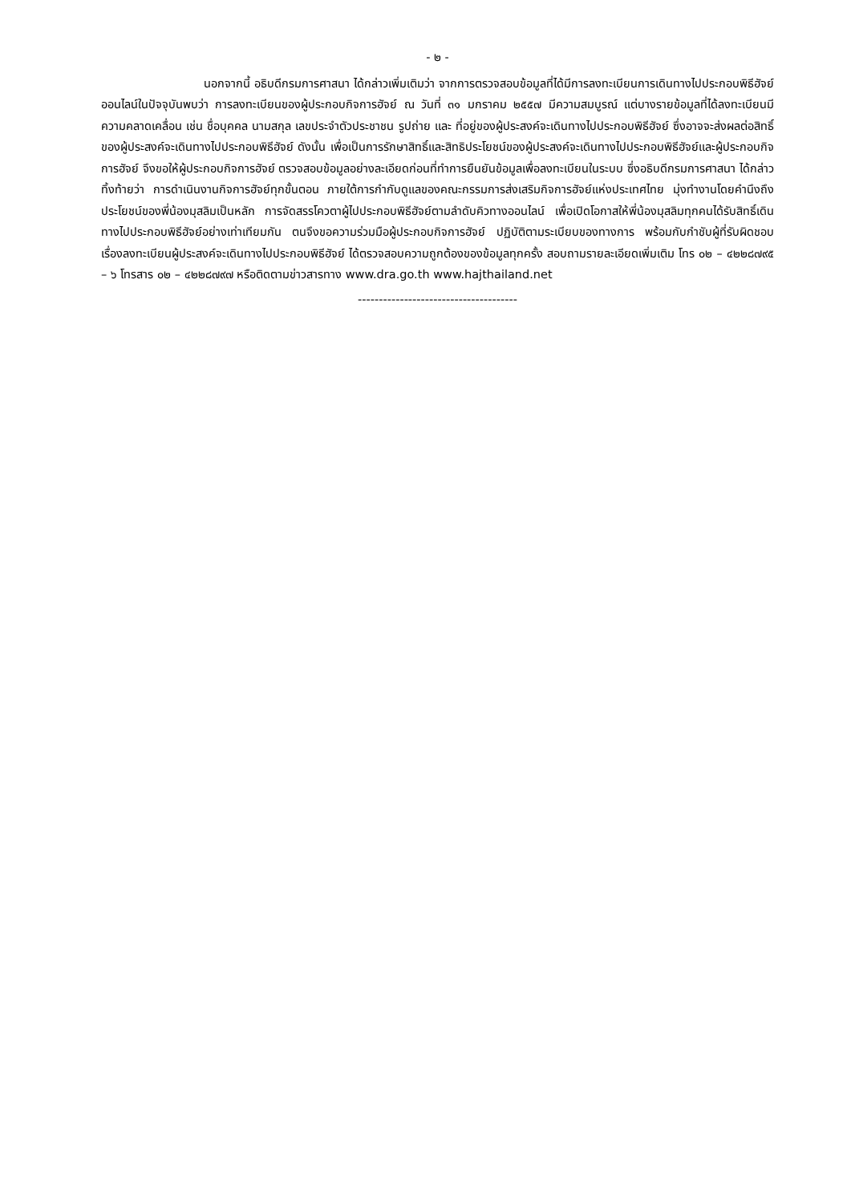- ๒ -
นอกจากนี้ อธิบดีกรมการศาสนา ได้กล่าวเพิ่มเติมว่า จากการตรวจสอบข้อมูลที่ได้มีการลงทะเบียนการเดินทางไปประกอบพิธีฮัจย์ออนไลน์ในปัจจุบันพบว่า การลงทะเบียนของผู้ประกอบกิจการฮัจย์ ณ วันที่ ๓๑ มกราคม ๒๕๕๗ มีความสมบูรณ์ แต่บางรายข้อมูลที่ได้ลงทะเบียนมีความคลาดเคลื่อน เช่น ชื่อบุคคล นามสกุล เลขประจำตัวประชาชน รูปถ่าย และ ที่อยู่ของผู้ประสงค์จะเดินทางไปประกอบพิธีฮัจย์ ซึ่งอาจจะส่งผลต่อสิทธิ์ของผู้ประสงค์จะเดินทางไปประกอบพิธีฮัจย์ ดังนั้น เพื่อเป็นการรักษาสิทธิ์และสิทธิประโยชน์ของผู้ประสงค์จะเดินทางไปประกอบพิธีฮัจย์และผู้ประกอบกิจการฮัจย์ จึงขอให้ผู้ประกอบกิจการฮัจย์ ตรวจสอบข้อมูลอย่างละเอียดก่อนที่ทำการยืนยันข้อมูลเพื่อลงทะเบียนในระบบ ซึ่งอธิบดีกรมการศาสนา ได้กล่าวทิ้งท้ายว่า การดำเนินงานกิจการฮัจย์ทุกขั้นตอน ภายใต้การกำกับดูแลของคณะกรรมการส่งเสริมกิจการฮัจย์แห่งประเทศไทย มุ่งทำงานโดยคำนึงถึงประโยชน์ของพี่น้องมุสลิมเป็นหลัก การจัดสรรโควตาผู้ไปประกอบพิธีฮัจย์ตามลำดับคิวทางออนไลน์ เพื่อเปิดโอกาสให้พี่น้องมุสลิมทุกคนได้รับสิทธิ์เดินทางไปประกอบพิธีฮัจย์อย่างเท่าเทียมกัน ตนจึงขอความร่วมมือผู้ประกอบกิจการฮัจย์ ปฏิบัติตามระเบียบของทางการ พร้อมกับกำชับผู้ที่รับผิดชอบ เรื่องลงทะเบียนผู้ประสงค์จะเดินทางไปประกอบพิธีฮัจย์ ได้ตรวจสอบความถูกต้องของข้อมูลทุกครั้ง สอบถามรายละเอียดเพิ่มเติม โทร ๐๒ – ๔๒๒๘๗๙๕ – ๖ โทรสาร ๐๒ – ๔๒๒๘๗๙๗ หรือติดตามข่าวสารทาง www.dra.go.th www.hajthailand.net
--------------------------------------